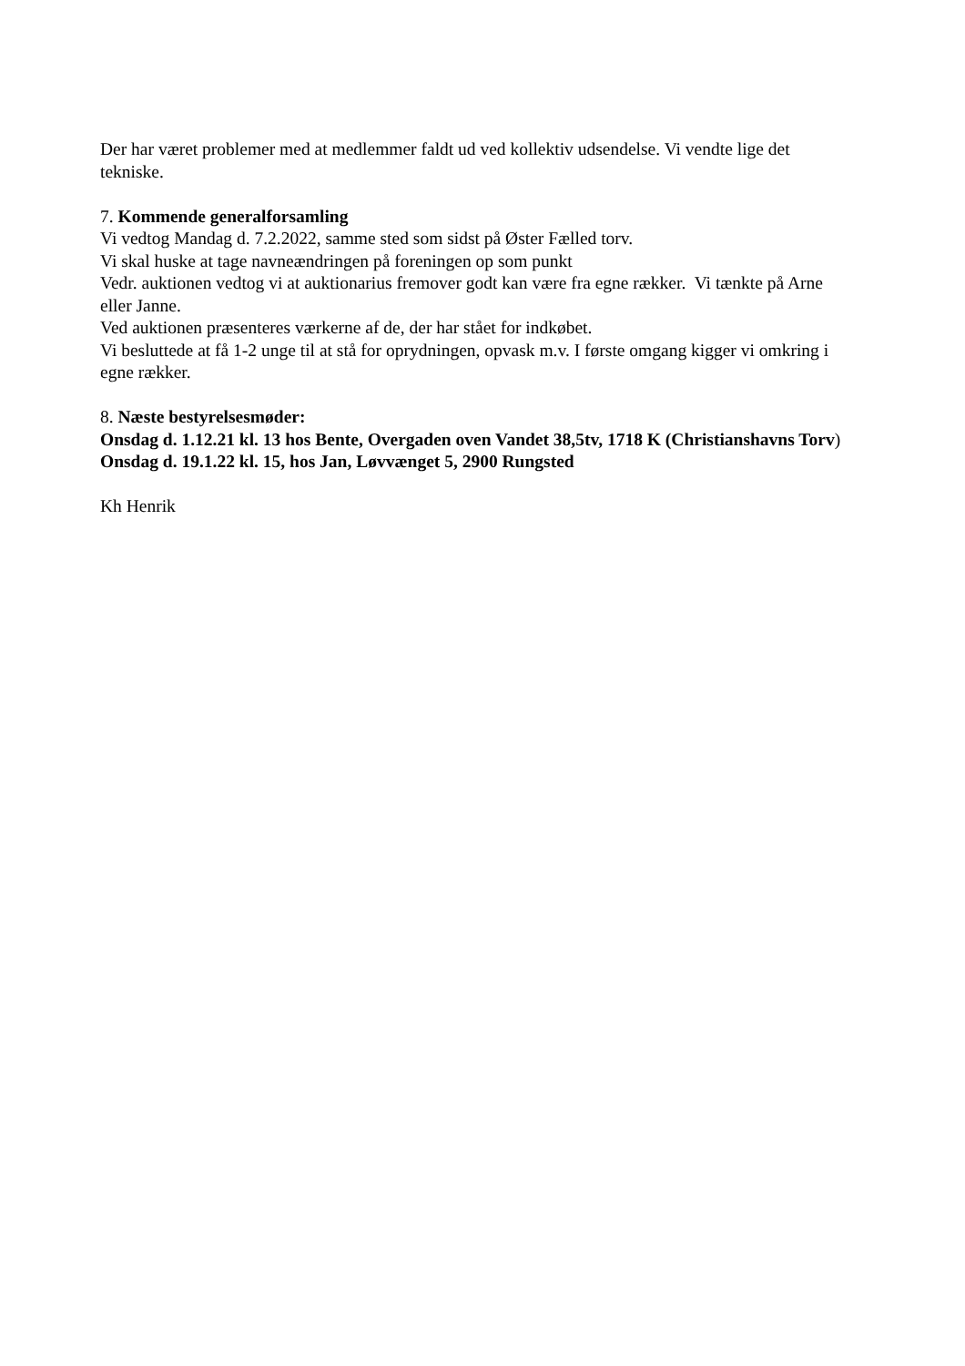Der har været problemer med at medlemmer faldt ud ved kollektiv udsendelse. Vi vendte lige det tekniske.
7. Kommende generalforsamling
Vi vedtog Mandag d. 7.2.2022, samme sted som sidst på Øster Fælled torv.
Vi skal huske at tage navneændringen på foreningen op som punkt
Vedr. auktionen vedtog vi at auktionarius fremover godt kan være fra egne rækker. Vi tænkte på Arne eller Janne.
Ved auktionen præsenteres værkerne af de, der har stået for indkøbet.
Vi besluttede at få 1-2 unge til at stå for oprydningen, opvask m.v. I første omgang kigger vi omkring i egne rækker.
8. Næste bestyrelsesmøder:
Onsdag d. 1.12.21 kl. 13 hos Bente, Overgaden oven Vandet 38,5tv, 1718 K (Christianshavns Torv)
Onsdag d. 19.1.22 kl. 15, hos Jan, Løvvænget 5, 2900 Rungsted
Kh Henrik